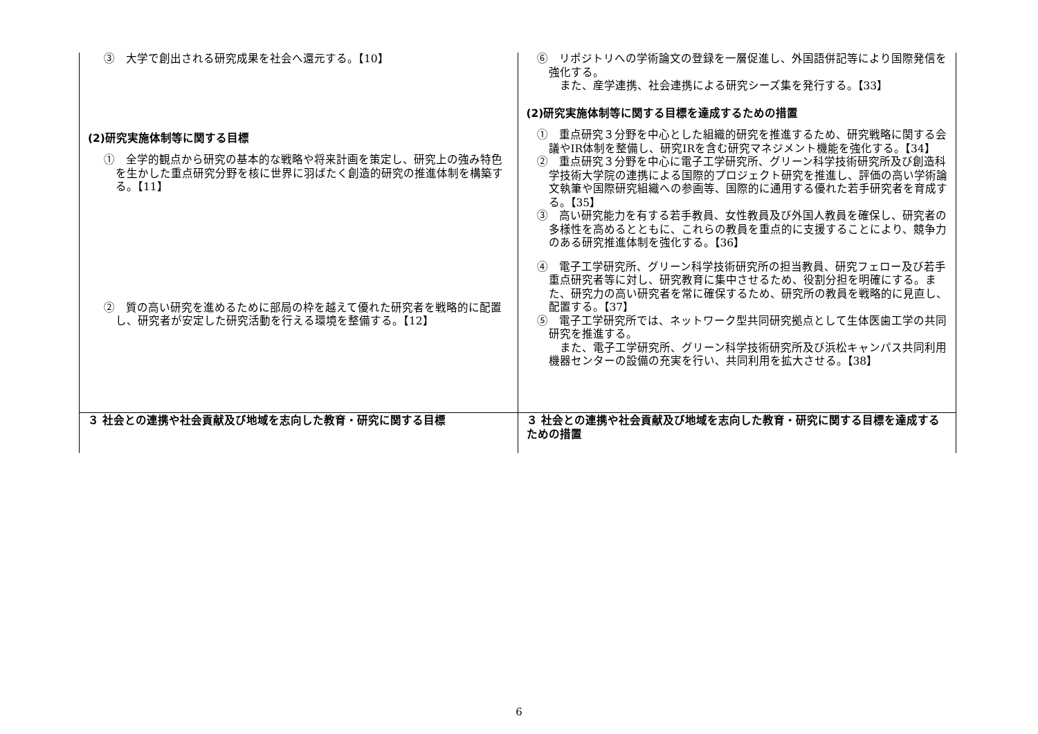| ③ 大学で創出される研究成果を社会へ還元する。【10】 (2)研究実施体制等に関する目標 ① 全学的観点から研究の基本的な戦略や将来計画を策定し、研究上の強み特色を生かした重点研究分野を核に世界に羽ばたく創造的研究の推進体制を構築する。【11】 ② 質の高い研究を進めるために部局の枠を越えて優れた研究者を戦略的に配置し、研究者が安定した研究活動を行える環境を整備する。【12】 | ⑥ リポジトリへの学術論文の登録を一層促進し、外国語併記等により国際発信を強化する。 また、産学連携、社会連携による研究シーズ集を発行する。【33】 (2)研究実施体制等に関する目標を達成するための措置 ① 重点研究３分野を中心とした組織的研究を推進するため、研究戦略に関する会議やIR体制を整備し、研究IRを含む研究マネジメント機能を強化する。【34】 ② 重点研究３分野を中心に電子工学研究所、グリーン科学技術研究所及び創造科学技術大学院の連携による国際的プロジェクト研究を推進し、評価の高い学術論文執筆や国際研究組織への参画等、国際的に通用する優れた若手研究者を育成する。【35】 ③ 高い研究能力を有する若手教員、女性教員及び外国人教員を確保し、研究者の多様性を高めるとともに、これらの教員を重点的に支援することにより、競争力のある研究推進体制を強化する。【36】 ④ 電子工学研究所、グリーン科学技術研究所の担当教員、研究フェロー及び若手重点研究者等に対し、研究教育に集中させるため、役割分担を明確にする。また、研究力の高い研究者を常に確保するため、研究所の教員を戦略的に見直し、配置する。【37】 ⑤ 電子工学研究所では、ネットワーク型共同研究拠点として生体医歯工学の共同研究を推進する。 また、電子工学研究所、グリーン科学技術研究所及び浜松キャンパス共同利用機器センターの設備の充実を行い、共同利用を拡大させる。【38】 |
| ３ 社会との連携や社会貢献及び地域を志向した教育・研究に関する目標 | ３ 社会との連携や社会貢献及び地域を志向した教育・研究に関する目標を達成するための措置 |
6